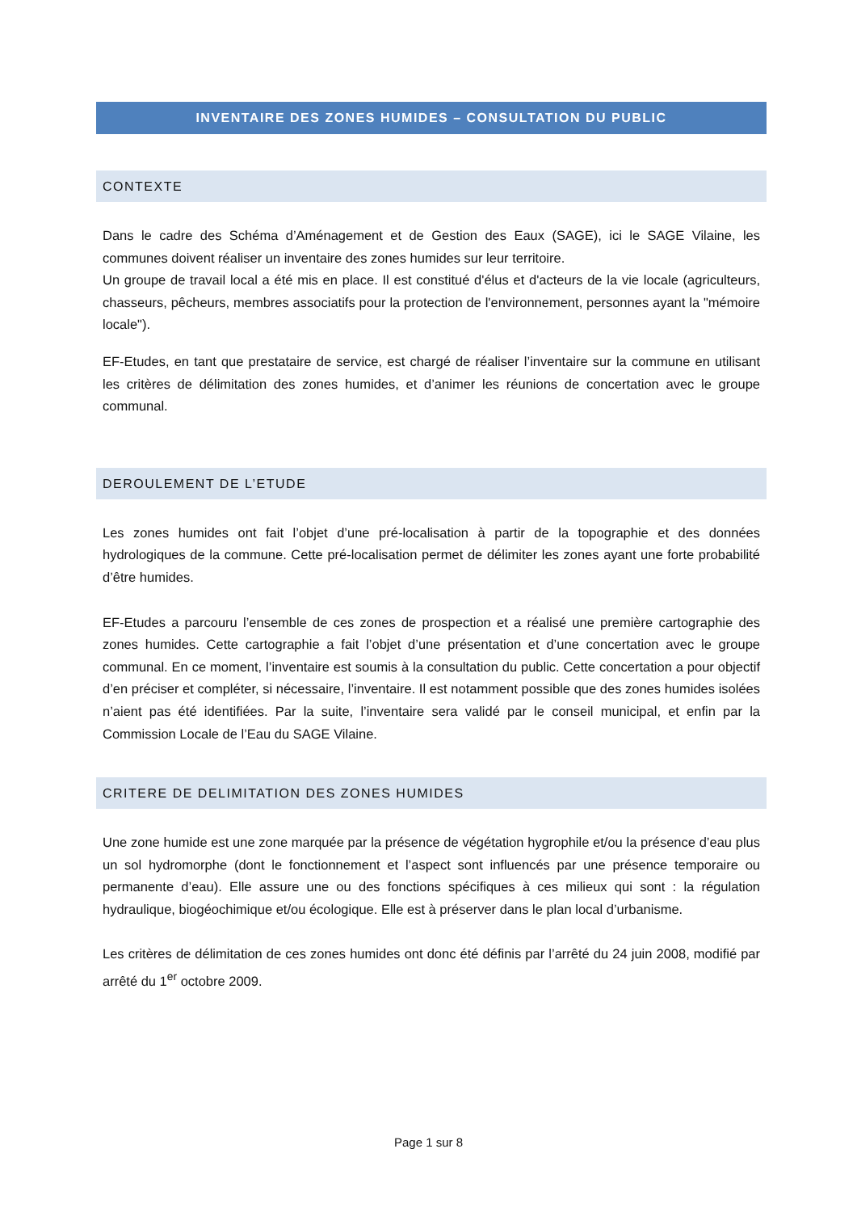INVENTAIRE DES ZONES HUMIDES – CONSULTATION DU PUBLIC
CONTEXTE
Dans le cadre des Schéma d’Aménagement et de Gestion des Eaux (SAGE), ici le SAGE Vilaine, les communes doivent réaliser un inventaire des zones humides sur leur territoire.
Un groupe de travail local a été mis en place. Il est constitué d'élus et d'acteurs de la vie locale (agriculteurs, chasseurs, pêcheurs, membres associatifs pour la protection de l'environnement, personnes ayant la "mémoire locale").
EF-Etudes, en tant que prestataire de service, est chargé de réaliser l’inventaire sur la commune en utilisant les critères de délimitation des zones humides, et d’animer les réunions de concertation avec le groupe communal.
DEROULEMENT DE L’ETUDE
Les zones humides ont fait l’objet d’une pré-localisation à partir de la topographie et des données hydrologiques de la commune. Cette pré-localisation permet de délimiter les zones ayant une forte probabilité d’être humides.
EF-Etudes a parcouru l’ensemble de ces zones de prospection et a réalisé une première cartographie des zones humides. Cette cartographie a fait l’objet d’une présentation et d’une concertation avec le groupe communal. En ce moment, l’inventaire est soumis à la consultation du public. Cette concertation a pour objectif d’en préciser et compléter, si nécessaire, l’inventaire. Il est notamment possible que des zones humides isolées n’aient pas été identifiées. Par la suite, l’inventaire sera validé par le conseil municipal, et enfin par la Commission Locale de l’Eau du SAGE Vilaine.
CRITERE DE DELIMITATION DES ZONES HUMIDES
Une zone humide est une zone marquée par la présence de végétation hygrophile et/ou la présence d’eau plus un sol hydromorphe (dont le fonctionnement et l’aspect sont influencés par une présence temporaire ou permanente d’eau). Elle assure une ou des fonctions spécifiques à ces milieux qui sont : la régulation hydraulique, biogéochimique et/ou écologique. Elle est à préserver dans le plan local d’urbanisme.
Les critères de délimitation de ces zones humides ont donc été définis par l’arrêté du 24 juin 2008, modifié par arrêté du 1<sup>er</sup> octobre 2009.
Page 1 sur 8